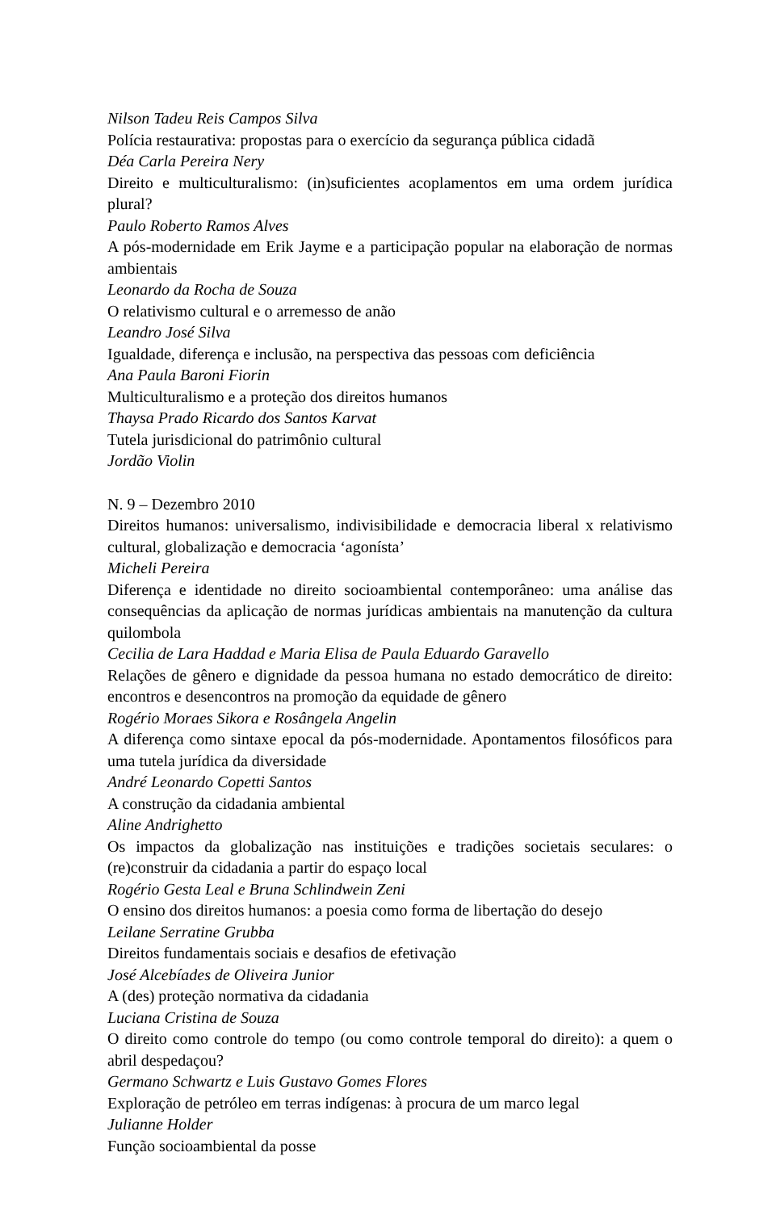Nilson Tadeu Reis Campos Silva
Polícia restaurativa: propostas para o exercício da segurança pública cidadã
Déa Carla Pereira Nery
Direito e multiculturalismo: (in)suficientes acoplamentos em uma ordem jurídica plural?
Paulo Roberto Ramos Alves
A pós-modernidade em Erik Jayme e a participação popular na elaboração de normas ambientais
Leonardo da Rocha de Souza
O relativismo cultural e o arremesso de anão
Leandro José Silva
Igualdade, diferença e inclusão, na perspectiva das pessoas com deficiência
Ana Paula Baroni Fiorin
Multiculturalismo e a proteção dos direitos humanos
Thaysa Prado Ricardo dos Santos Karvat
Tutela jurisdicional do patrimônio cultural
Jordão Violin
N. 9 – Dezembro 2010
Direitos humanos: universalismo, indivisibilidade e democracia liberal x relativismo cultural, globalização e democracia ‘agonísta’
Micheli Pereira
Diferença e identidade no direito socioambiental contemporâneo: uma análise das consequências da aplicação de normas jurídicas ambientais na manutenção da cultura quilombola
Cecilia de Lara Haddad e Maria Elisa de Paula Eduardo Garavello
Relações de gênero e dignidade da pessoa humana no estado democrático de direito: encontros e desencontros na promoção da equidade de gênero
Rogério Moraes Sikora e Rosângela Angelin
A diferença como sintaxe epocal da pós-modernidade. Apontamentos filosóficos para uma tutela jurídica da diversidade
André Leonardo Copetti Santos
A construção da cidadania ambiental
Aline Andrighetto
Os impactos da globalização nas instituições e tradições societais seculares: o (re)construir da cidadania a partir do espaço local
Rogério Gesta Leal e Bruna Schlindwein Zeni
O ensino dos direitos humanos: a poesia como forma de libertação do desejo
Leilane Serratine Grubba
Direitos fundamentais sociais e desafios de efetivação
José Alcebíades de Oliveira Junior
A (des) proteção normativa da cidadania
Luciana Cristina de Souza
O direito como controle do tempo (ou como controle temporal do direito): a quem o abril despedaçou?
Germano Schwartz e Luis Gustavo Gomes Flores
Exploração de petróleo em terras indígenas: à procura de um marco legal
Julianne Holder
Função socioambiental da posse